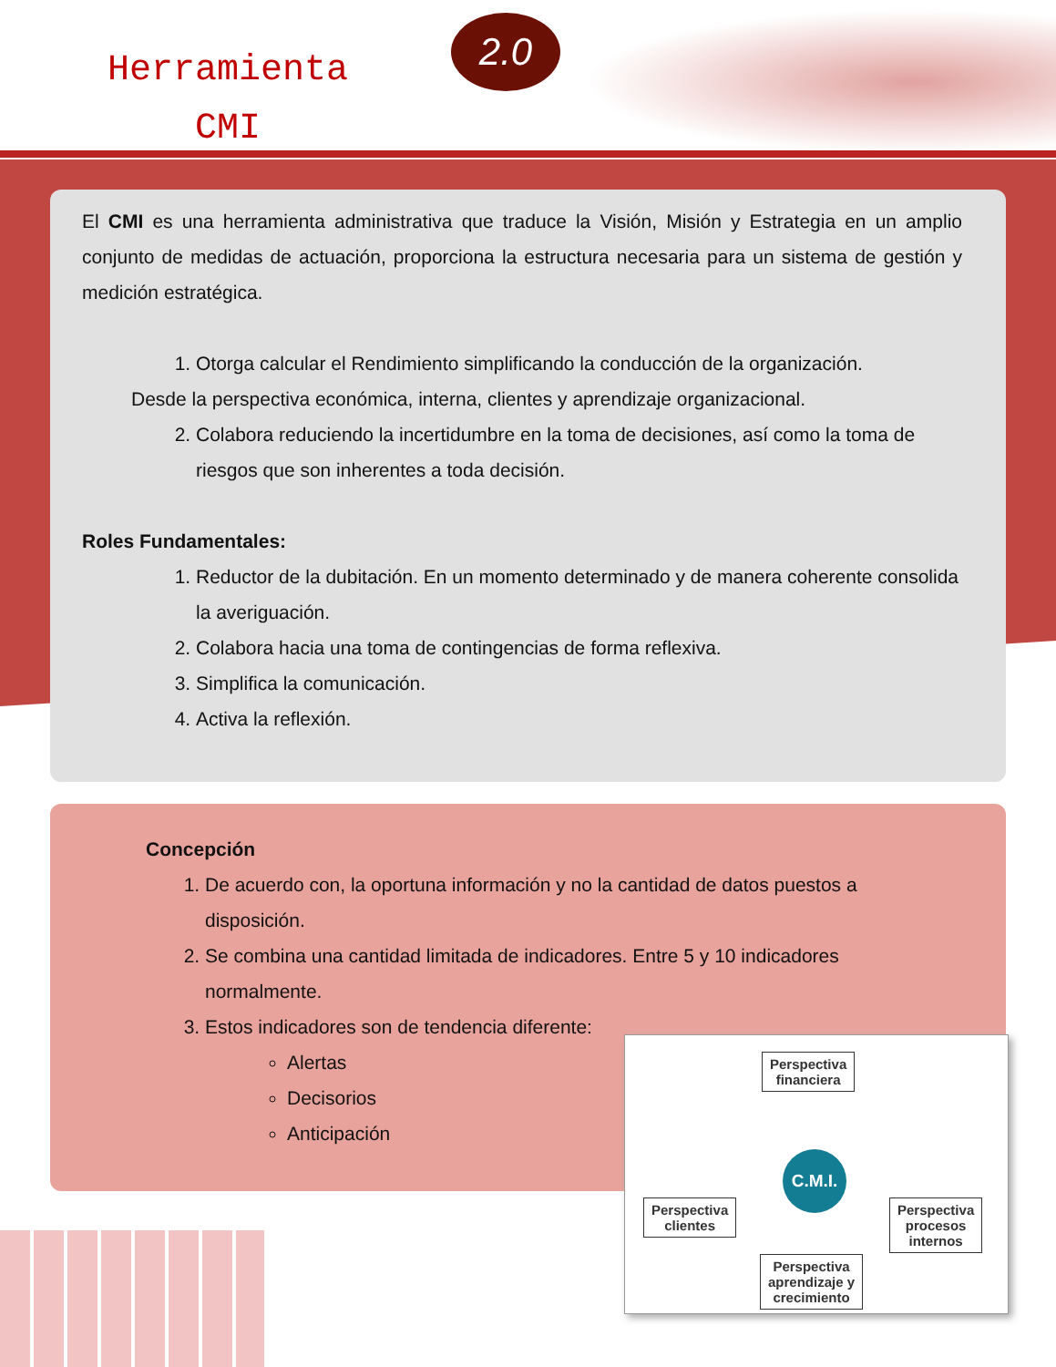Herramienta
CMI
2.0
El CMI es una herramienta administrativa que traduce la Visión, Misión y Estrategia en un amplio conjunto de medidas de actuación, proporciona la estructura necesaria para un sistema de gestión y medición estratégica.
1. Otorga calcular el Rendimiento simplificando la conducción de la organización.
Desde la perspectiva económica, interna, clientes y aprendizaje organizacional.
2. Colabora reduciendo la incertidumbre en la toma de decisiones, así como la toma de riesgos que son inherentes a toda decisión.
Roles Fundamentales:
1. Reductor de la dubitación. En un momento determinado y de manera coherente consolida la averiguación.
2. Colabora hacia una toma de contingencias de forma reflexiva.
3. Simplifica la comunicación.
4. Activa la reflexión.
Concepción
1. De acuerdo con, la oportuna información y no la cantidad de datos puestos a disposición.
2. Se combina una cantidad limitada de indicadores. Entre 5 y 10 indicadores normalmente.
3. Estos indicadores son de tendencia diferente:
Alertas
Decisorios
Anticipación
Perspectiva
financiera
Perspectiva
clientes
C.M.I.
Perspectiva
procesos
internos
Perspectiva
aprendizaje y
crecimiento